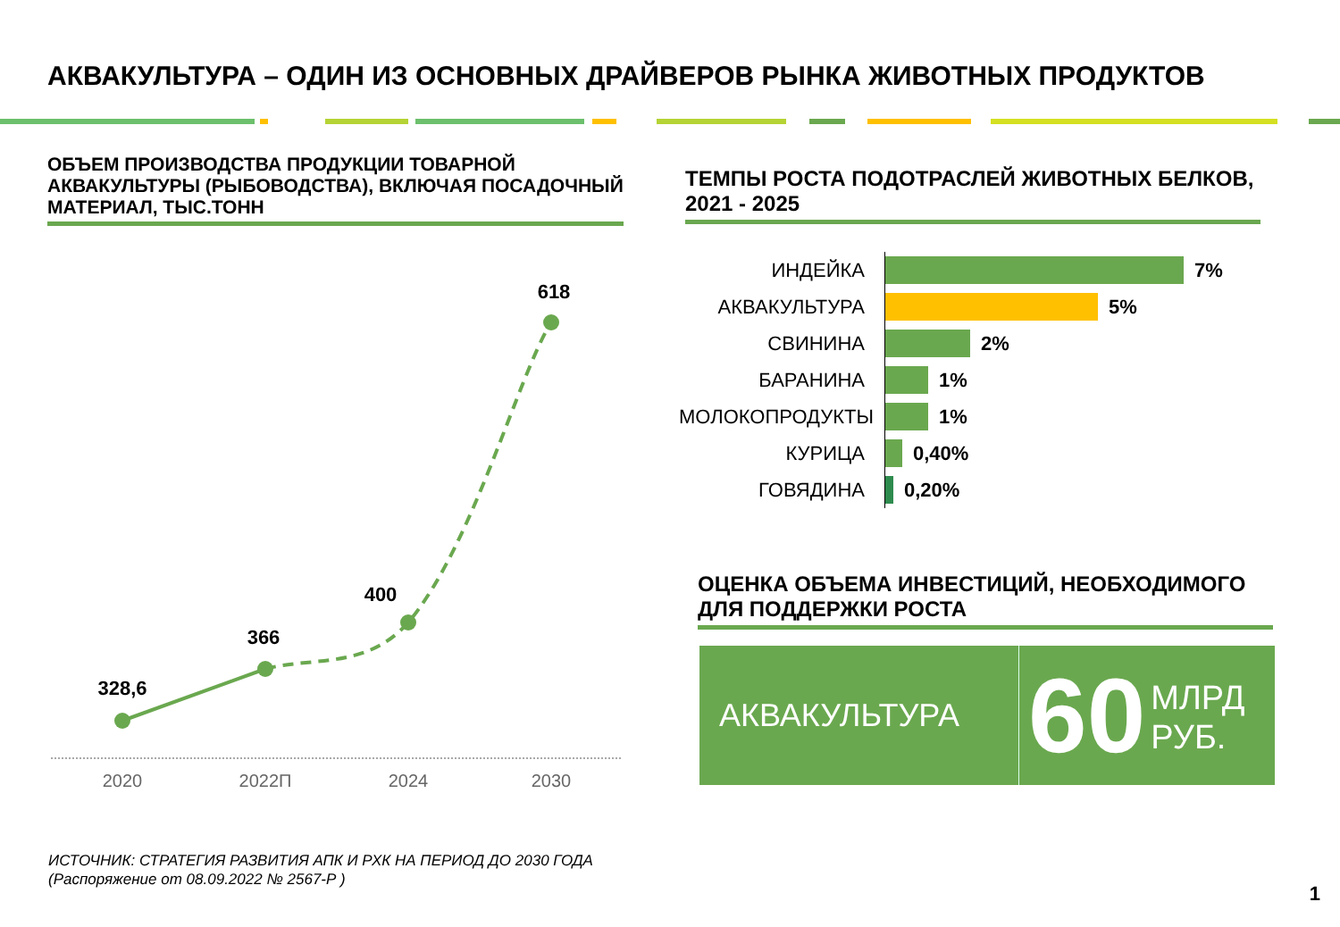АКВАКУЛЬТУРА – ОДИН ИЗ ОСНОВНЫХ ДРАЙВЕРОВ РЫНКА ЖИВОТНЫХ ПРОДУКТОВ
ОБЪЕМ ПРОИЗВОДСТВА ПРОДУКЦИИ ТОВАРНОЙ АКВАКУЛЬТУРЫ (РЫБОВОДСТВА), ВКЛЮЧАЯ ПОСАДОЧНЫЙ МАТЕРИАЛ, ТЫС.ТОНН
328,6
366
400
618
2020
2022П
2024
2030
ТЕМПЫ РОСТА ПОДОТРАСЛЕЙ ЖИВОТНЫХ БЕЛКОВ, 2021 - 2025
ИНДЕЙКА
7%
АКВАКУЛЬТУРА
5%
СВИНИНА
2%
БАРАНИНА
1%
МОЛОКОПРОДУКТЫ
1%
КУРИЦА
0,40%
ГОВЯДИНА
0,20%
ОЦЕНКА ОБЪЕМА ИНВЕСТИЦИЙ, НЕОБХОДИМОГО ДЛЯ ПОДДЕРЖКИ РОСТА
АКВАКУЛЬТУРА
60
МЛРД
РУБ.
ИСТОЧНИК: СТРАТЕГИЯ РАЗВИТИЯ АПК И РХК НА ПЕРИОД ДО 2030 ГОДА
(Распоряжение от 08.09.2022 № 2567-Р )
1